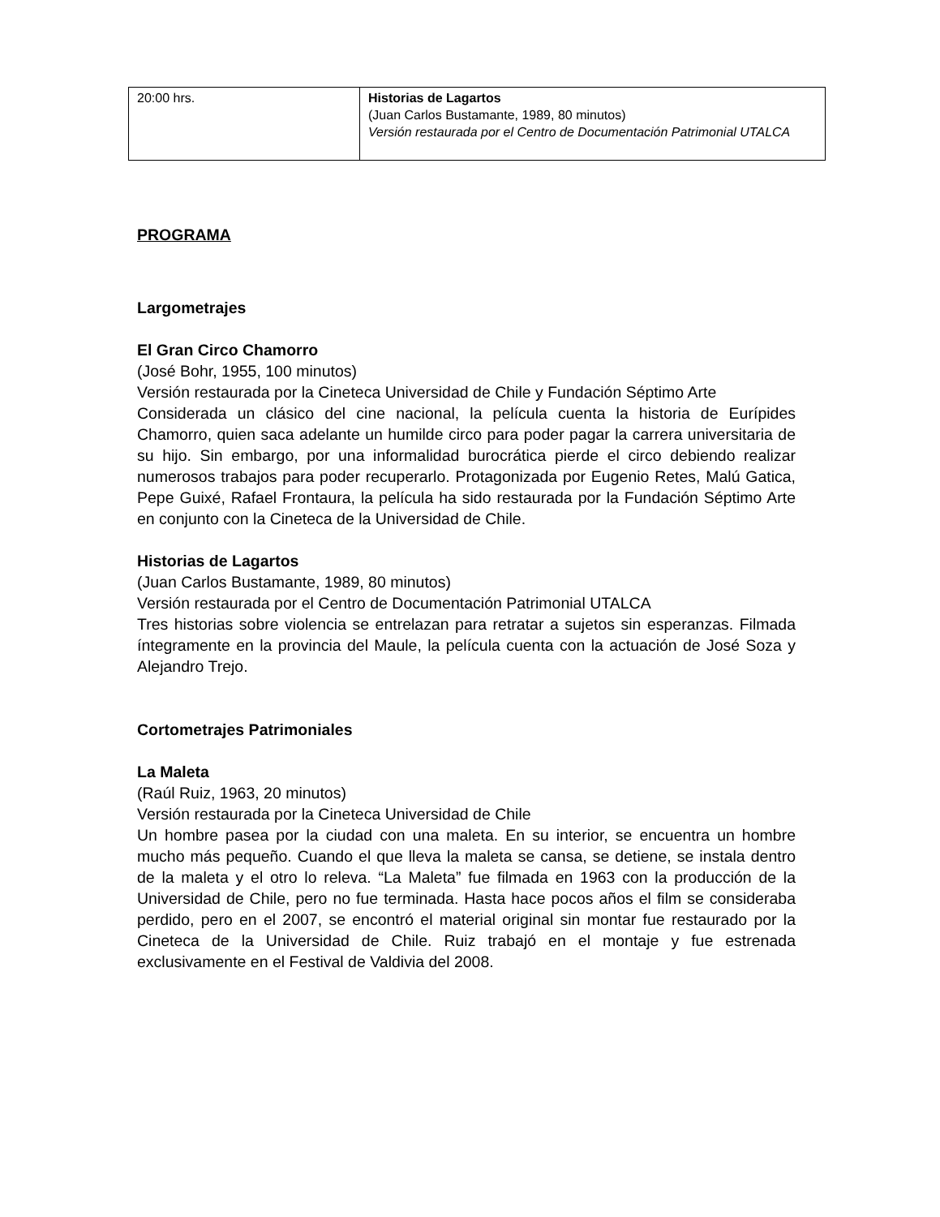| 20:00 hrs. | Historias de Lagartos (Juan Carlos Bustamante, 1989, 80 minutos) Versión restaurada por el Centro de Documentación Patrimonial UTALCA |
PROGRAMA
Largometrajes
El Gran Circo Chamorro
(José Bohr, 1955, 100 minutos)
Versión restaurada por la Cineteca Universidad de Chile y Fundación Séptimo Arte
Considerada un clásico del cine nacional, la película cuenta la historia de Eurípides Chamorro, quien saca adelante un humilde circo para poder pagar la carrera universitaria de su hijo. Sin embargo, por una informalidad burocrática pierde el circo debiendo realizar numerosos trabajos para poder recuperarlo. Protagonizada por Eugenio Retes, Malú Gatica, Pepe Guixé, Rafael Frontaura, la película ha sido restaurada por la Fundación Séptimo Arte en conjunto con la Cineteca de la Universidad de Chile.
Historias de Lagartos
(Juan Carlos Bustamante, 1989, 80 minutos)
Versión restaurada por el Centro de Documentación Patrimonial UTALCA
Tres historias sobre violencia se entrelazan para retratar a sujetos sin esperanzas. Filmada íntegramente en la provincia del Maule, la película cuenta con la actuación de José Soza y Alejandro Trejo.
Cortometrajes Patrimoniales
La Maleta
(Raúl Ruiz, 1963, 20 minutos)
Versión restaurada por la Cineteca Universidad de Chile
Un hombre pasea por la ciudad con una maleta. En su interior, se encuentra un hombre mucho más pequeño. Cuando el que lleva la maleta se cansa, se detiene, se instala dentro de la maleta y el otro lo releva. “La Maleta” fue filmada en 1963 con la producción de la Universidad de Chile, pero no fue terminada. Hasta hace pocos años el film se consideraba perdido, pero en el 2007, se encontró el material original sin montar fue restaurado por la Cineteca de la Universidad de Chile. Ruiz trabajó en el montaje y fue estrenada exclusivamente en el Festival de Valdivia del 2008.